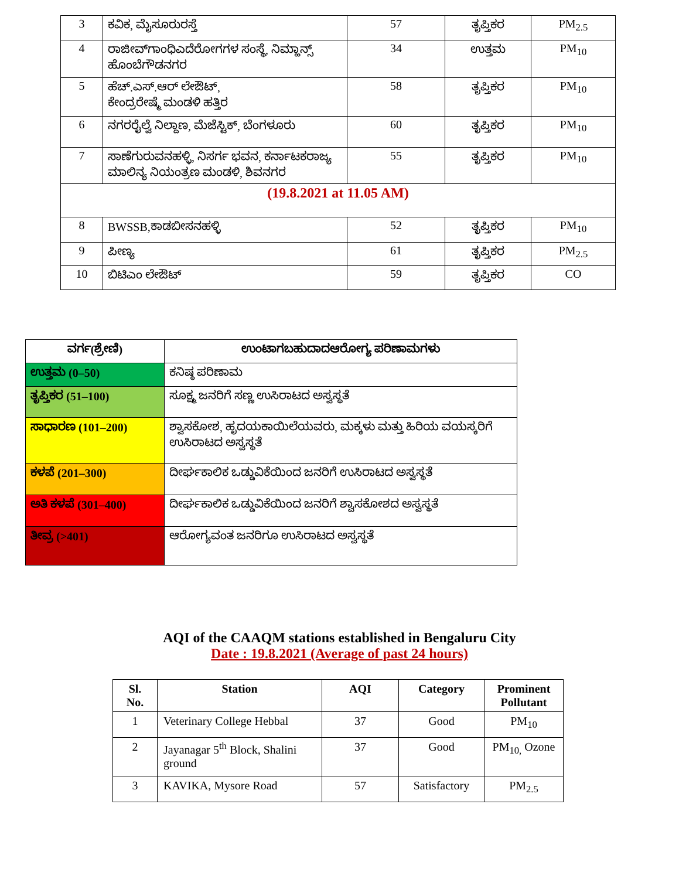| 3 | ಕವಿಕ, ಮೈಸೂರುರಸ್ತೆ | 57 | ತೃಪ್ತಿಕರ | PM<sub>2.5</sub> |
| 4 | ರಾಜೀವ್‌ಗಾಂಧಿಎದೆರೋಗಗಳ ಸಂಸ್ಥೆ, ನಿಮ್ಹಾನ್ಸ್ ಹೊಂಬೆಗೌಡನಗರ | 34 | ಉತ್ತಮ | PM<sub>10</sub> |
| 5 | ಹೆಚ್.ಎಸ್.ಆರ್ ಲೇಔಟ್, ಕೇಂದ್ರರೇಷ್ಮೆ ಮಂಡಳಿ ಹತ್ತಿರ | 58 | ತೃಪ್ತಿಕರ | PM<sub>10</sub> |
| 6 | ನಗರರೈಲ್ವೆ ನಿಲ್ದಾಣ, ಮೆಜೆಸ್ಟಿಕ್, ಬೆಂಗಳೂರು | 60 | ತೃಪ್ತಿಕರ | PM<sub>10</sub> |
| 7 | ಸಾಣೆಗುರುವನಹಳ್ಳಿ, ನಿಸರ್ಗ ಭವನ, ಕರ್ನಾಟಕರಾಜ್ಯ ಮಾಲಿನ್ಯ ನಿಯಂತ್ರಣ ಮಂಡಳಿ, ಶಿವನಗರ | 55 | ತೃಪ್ತಿಕರ | PM<sub>10</sub> |
| (19.8.2021 at 11.05 AM) | | | | |
| 8 | BWSSB,ಕಾಡಬೀಸನಹಳ್ಳಿ | 52 | ತೃಪ್ತಿಕರ | PM<sub>10</sub> |
| 9 | ಪೀಣ್ಯ | 61 | ತೃಪ್ತಿಕರ | PM<sub>2.5</sub> |
| 10 | ಬಿಟಿಎಂ ಲೇಔಟ್ | 59 | ತೃಪ್ತಿಕರ | CO |
| ವರ್ಗ(ಶ್ರೇಣಿ) | ಉಂಟಾಗಬಹುದಾದಆರೋಗ್ಯ ಪರಿಣಾಮಗಳು |
| ಉತ್ತಮ (0–50) | ಕನಿಷ್ಠ ಪರಿಣಾಮ |
| ತೃಪ್ತಿಕರ (51–100) | ಸೂಕ್ಷ್ಮ ಜನರಿಗೆ ಸಣ್ಣ ಉಸಿರಾಟದ ಅಸ್ವಸ್ಥತೆ |
| ಸಾಧಾರಣ (101–200) | ಶ್ವಾಸಕೋಶ, ಹೃದಯಕಾಯಿಲೆಯವರು, ಮಕ್ಕಳು ಮತ್ತು ಹಿರಿಯ ವಯಸ್ಕರಿಗೆ ಉಸಿರಾಟದ ಅಸ್ವಸ್ಥತೆ |
| ಕಳಪೆ (201–300) | ದೀರ್ಘಕಾಲಿಕ ಒಡ್ಡುವಿಕೆಯಿಂದ ಜನರಿಗೆ ಉಸಿರಾಟದ ಅಸ್ವಸ್ಥತೆ |
| ಅತಿ ಕಳಪೆ (301–400) | ದೀರ್ಘಕಾಲಿಕ ಒಡ್ಡುವಿಕೆಯಿಂದ ಜನರಿಗೆ ಶ್ವಾಸಕೋಶದ ಅಸ್ವಸ್ಥತೆ |
| ತೀವ್ರ (>401) | ಆರೋಗ್ಯವಂತ ಜನರಿಗೂ ಉಸಿರಾಟದ ಅಸ್ವಸ್ಥತೆ |
AQI of the CAAQM stations established in Bengaluru City
Date : 19.8.2021 (Average of past 24 hours)
| Sl. No. | Station | AQI | Category | Prominent Pollutant |
| --- | --- | --- | --- | --- |
| 1 | Veterinary College Hebbal | 37 | Good | PM<sub>10</sub> |
| 2 | Jayanagar 5<sup>th</sup> Block, Shalini ground | 37 | Good | PM<sub>10,</sub> Ozone |
| 3 | KAVIKA, Mysore Road | 57 | Satisfactory | PM<sub>2.5</sub> |